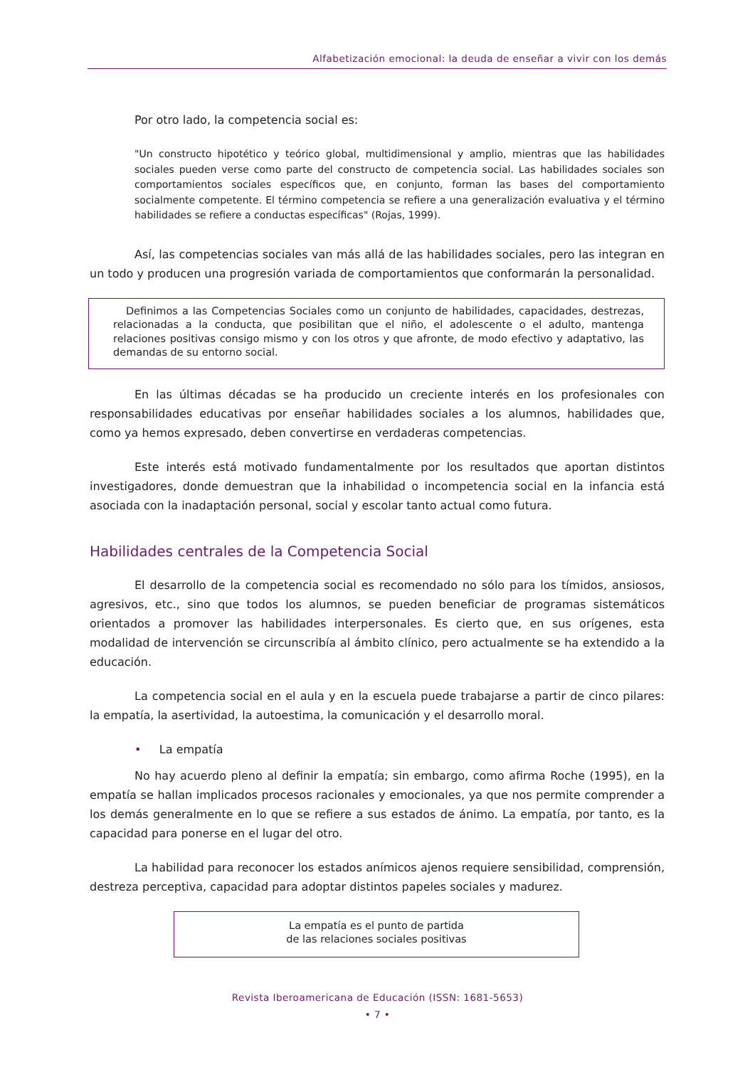Alfabetización emocional: la deuda de enseñar a vivir con los demás
Por otro lado, la competencia social es:
"Un constructo hipotético y teórico global, multidimensional y amplio, mientras que las habilidades sociales pueden verse como parte del constructo de competencia social. Las habilidades sociales son comportamientos sociales específicos que, en conjunto, forman las bases del comportamiento socialmente competente. El término competencia se refiere a una generalización evaluativa y el término habilidades se refiere a conductas específicas" (Rojas, 1999).
Así, las competencias sociales van más allá de las habilidades sociales, pero las integran en un todo y producen una progresión variada de comportamientos que conformarán la personalidad.
Definimos a las Competencias Sociales como un conjunto de habilidades, capacidades, destrezas, relacionadas a la conducta, que posibilitan que el niño, el adolescente o el adulto, mantenga relaciones positivas consigo mismo y con los otros y que afronte, de modo efectivo y adaptativo, las demandas de su entorno social.
En las últimas décadas se ha producido un creciente interés en los profesionales con responsabilidades educativas por enseñar habilidades sociales a los alumnos, habilidades que, como ya hemos expresado, deben convertirse en verdaderas competencias.
Este interés está motivado fundamentalmente por los resultados que aportan distintos investigadores, donde demuestran que la inhabilidad o incompetencia social en la infancia está asociada con la inadaptación personal, social y escolar tanto actual como futura.
Habilidades centrales de la Competencia Social
El desarrollo de la competencia social es recomendado no sólo para los tímidos, ansiosos, agresivos, etc., sino que todos los alumnos, se pueden beneficiar de programas sistemáticos orientados a promover las habilidades interpersonales. Es cierto que, en sus orígenes, esta modalidad de intervención se circunscribía al ámbito clínico, pero actualmente se ha extendido a la educación.
La competencia social en el aula y en la escuela puede trabajarse a partir de cinco pilares: la empatía, la asertividad, la autoestima, la comunicación y el desarrollo moral.
• La empatía
No hay acuerdo pleno al definir la empatía; sin embargo, como afirma Roche (1995), en la empatía se hallan implicados procesos racionales y emocionales, ya que nos permite comprender a los demás generalmente en lo que se refiere a sus estados de ánimo. La empatía, por tanto, es la capacidad para ponerse en el lugar del otro.
La habilidad para reconocer los estados anímicos ajenos requiere sensibilidad, comprensión, destreza perceptiva, capacidad para adoptar distintos papeles sociales y madurez.
La empatía es el punto de partida
de las relaciones sociales positivas
Revista Iberoamericana de Educación (ISSN: 1681-5653)
• 7 •